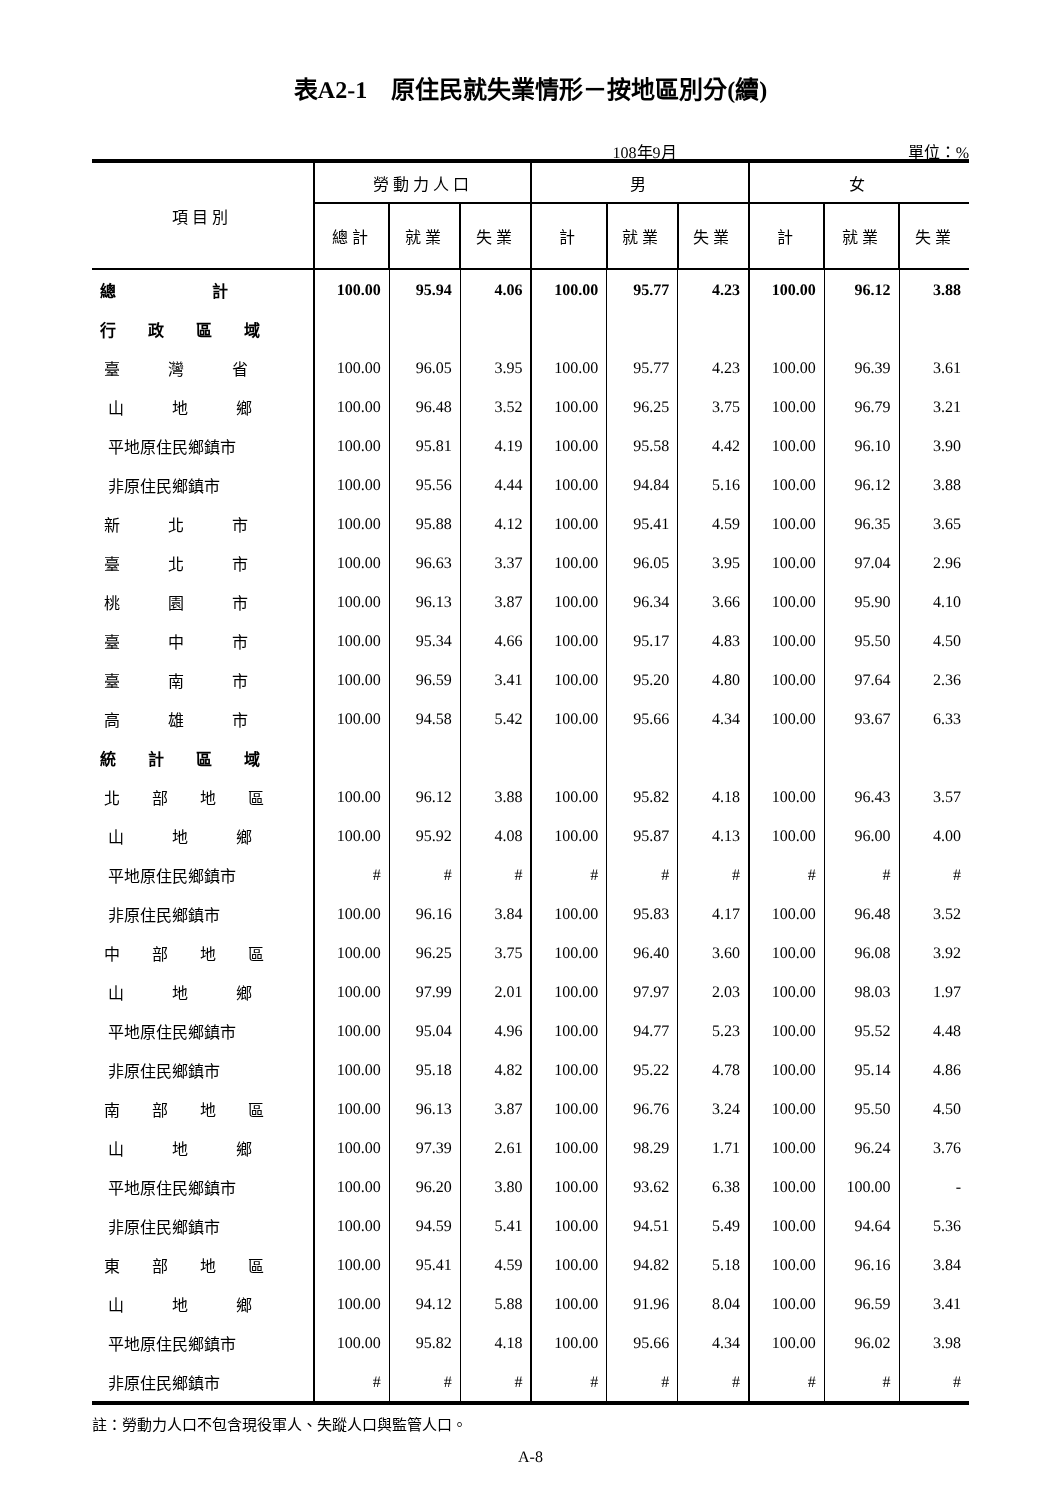表A2-1　原住民就失業情形－按地區別分(續)
108年9月 單位：%
| 項目別 | 勞動力人口 | | | 男 | | | 女 | | |
| --- | --- | --- | --- | --- | --- | --- | --- | --- | --- |
| | 總計 | 就業 | 失業 | 計 | 就業 | 失業 | 計 | 就業 | 失業 |
| 總 計 | 100.00 | 95.94 | 4.06 | 100.00 | 95.77 | 4.23 | 100.00 | 96.12 | 3.88 |
| 行 政 區 域 | | | | | | | | | |
| 臺 灣 省 | 100.00 | 96.05 | 3.95 | 100.00 | 95.77 | 4.23 | 100.00 | 96.39 | 3.61 |
| 山 地 鄉 | 100.00 | 96.48 | 3.52 | 100.00 | 96.25 | 3.75 | 100.00 | 96.79 | 3.21 |
| 平地原住民鄉鎮市 | 100.00 | 95.81 | 4.19 | 100.00 | 95.58 | 4.42 | 100.00 | 96.10 | 3.90 |
| 非原住民鄉鎮市 | 100.00 | 95.56 | 4.44 | 100.00 | 94.84 | 5.16 | 100.00 | 96.12 | 3.88 |
| 新 北 市 | 100.00 | 95.88 | 4.12 | 100.00 | 95.41 | 4.59 | 100.00 | 96.35 | 3.65 |
| 臺 北 市 | 100.00 | 96.63 | 3.37 | 100.00 | 96.05 | 3.95 | 100.00 | 97.04 | 2.96 |
| 桃 園 市 | 100.00 | 96.13 | 3.87 | 100.00 | 96.34 | 3.66 | 100.00 | 95.90 | 4.10 |
| 臺 中 市 | 100.00 | 95.34 | 4.66 | 100.00 | 95.17 | 4.83 | 100.00 | 95.50 | 4.50 |
| 臺 南 市 | 100.00 | 96.59 | 3.41 | 100.00 | 95.20 | 4.80 | 100.00 | 97.64 | 2.36 |
| 高 雄 市 | 100.00 | 94.58 | 5.42 | 100.00 | 95.66 | 4.34 | 100.00 | 93.67 | 6.33 |
| 統 計 區 域 | | | | | | | | | |
| 北 部 地 區 | 100.00 | 96.12 | 3.88 | 100.00 | 95.82 | 4.18 | 100.00 | 96.43 | 3.57 |
| 山 地 鄉 | 100.00 | 95.92 | 4.08 | 100.00 | 95.87 | 4.13 | 100.00 | 96.00 | 4.00 |
| 平地原住民鄉鎮市 | # | # | # | # | # | # | # | # | # |
| 非原住民鄉鎮市 | 100.00 | 96.16 | 3.84 | 100.00 | 95.83 | 4.17 | 100.00 | 96.48 | 3.52 |
| 中 部 地 區 | 100.00 | 96.25 | 3.75 | 100.00 | 96.40 | 3.60 | 100.00 | 96.08 | 3.92 |
| 山 地 鄉 | 100.00 | 97.99 | 2.01 | 100.00 | 97.97 | 2.03 | 100.00 | 98.03 | 1.97 |
| 平地原住民鄉鎮市 | 100.00 | 95.04 | 4.96 | 100.00 | 94.77 | 5.23 | 100.00 | 95.52 | 4.48 |
| 非原住民鄉鎮市 | 100.00 | 95.18 | 4.82 | 100.00 | 95.22 | 4.78 | 100.00 | 95.14 | 4.86 |
| 南 部 地 區 | 100.00 | 96.13 | 3.87 | 100.00 | 96.76 | 3.24 | 100.00 | 95.50 | 4.50 |
| 山 地 鄉 | 100.00 | 97.39 | 2.61 | 100.00 | 98.29 | 1.71 | 100.00 | 96.24 | 3.76 |
| 平地原住民鄉鎮市 | 100.00 | 96.20 | 3.80 | 100.00 | 93.62 | 6.38 | 100.00 | 100.00 | - |
| 非原住民鄉鎮市 | 100.00 | 94.59 | 5.41 | 100.00 | 94.51 | 5.49 | 100.00 | 94.64 | 5.36 |
| 東 部 地 區 | 100.00 | 95.41 | 4.59 | 100.00 | 94.82 | 5.18 | 100.00 | 96.16 | 3.84 |
| 山 地 鄉 | 100.00 | 94.12 | 5.88 | 100.00 | 91.96 | 8.04 | 100.00 | 96.59 | 3.41 |
| 平地原住民鄉鎮市 | 100.00 | 95.82 | 4.18 | 100.00 | 95.66 | 4.34 | 100.00 | 96.02 | 3.98 |
| 非原住民鄉鎮市 | # | # | # | # | # | # | # | # | # |
註：勞動力人口不包含現役軍人、失蹤人口與監管人口。
A-8